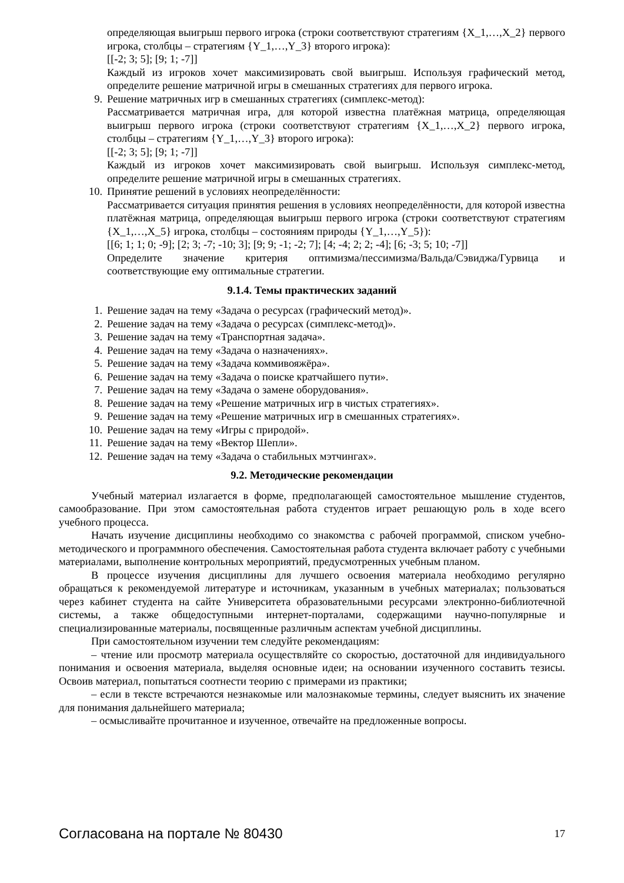определяющая выигрыш первого игрока (строки соответствуют стратегиям {X_1,…,X_2} первого игрока, столбцы – стратегиям {Y_1,…,Y_3} второго игрока):
[[-2; 3; 5]; [9; 1; -7]]
Каждый из игроков хочет максимизировать свой выигрыш. Используя графический метод, определите решение матричной игры в смешанных стратегиях для первого игрока.
9. Решение матричных игр в смешанных стратегиях (симплекс-метод):
Рассматривается матричная игра, для которой известна платёжная матрица, определяющая выигрыш первого игрока (строки соответствуют стратегиям {X_1,…,X_2} первого игрока, столбцы – стратегиям {Y_1,…,Y_3} второго игрока):
[[-2; 3; 5]; [9; 1; -7]]
Каждый из игроков хочет максимизировать свой выигрыш. Используя симплекс-метод, определите решение матричной игры в смешанных стратегиях.
10. Принятие решений в условиях неопределённости:
Рассматривается ситуация принятия решения в условиях неопределённости, для которой известна платёжная матрица, определяющая выигрыш первого игрока (строки соответствуют стратегиям {X_1,…,X_5} игрока, столбцы – состояниям природы {Y_1,…,Y_5}):
[[6; 1; 1; 0; -9]; [2; 3; -7; -10; 3]; [9; 9; -1; -2; 7]; [4; -4; 2; 2; -4]; [6; -3; 5; 10; -7]]
Определите значение критерия оптимизма/пессимизма/Вальда/Сэвиджа/Гурвица и соответствующие ему оптимальные стратегии.
9.1.4. Темы практических заданий
1. Решение задач на тему «Задача о ресурсах (графический метод)».
2. Решение задач на тему «Задача о ресурсах (симплекс-метод)».
3. Решение задач на тему «Транспортная задача».
4. Решение задач на тему «Задача о назначениях».
5. Решение задач на тему «Задача коммивояжёра».
6. Решение задач на тему «Задача о поиске кратчайшего пути».
7. Решение задач на тему «Задача о замене оборудования».
8. Решение задач на тему «Решение матричных игр в чистых стратегиях».
9. Решение задач на тему «Решение матричных игр в смешанных стратегиях».
10. Решение задач на тему «Игры с природой».
11. Решение задач на тему «Вектор Шепли».
12. Решение задач на тему «Задача о стабильных мэтчингах».
9.2. Методические рекомендации
Учебный материал излагается в форме, предполагающей самостоятельное мышление студентов, самообразование. При этом самостоятельная работа студентов играет решающую роль в ходе всего учебного процесса.
Начать изучение дисциплины необходимо со знакомства с рабочей программой, списком учебно-методического и программного обеспечения. Самостоятельная работа студента включает работу с учебными материалами, выполнение контрольных мероприятий, предусмотренных учебным планом.
В процессе изучения дисциплины для лучшего освоения материала необходимо регулярно обращаться к рекомендуемой литературе и источникам, указанным в учебных материалах; пользоваться через кабинет студента на сайте Университета образовательными ресурсами электронно-библиотечной системы, а также общедоступными интернет-порталами, содержащими научно-популярные и специализированные материалы, посвященные различным аспектам учебной дисциплины.
При самостоятельном изучении тем следуйте рекомендациям:
– чтение или просмотр материала осуществляйте со скоростью, достаточной для индивидуального понимания и освоения материала, выделяя основные идеи; на основании изученного составить тезисы. Освоив материал, попытаться соотнести теорию с примерами из практики;
– если в тексте встречаются незнакомые или малознакомые термины, следует выяснить их значение для понимания дальнейшего материала;
– осмысливайте прочитанное и изученное, отвечайте на предложенные вопросы.
Согласована на портале № 80430 17